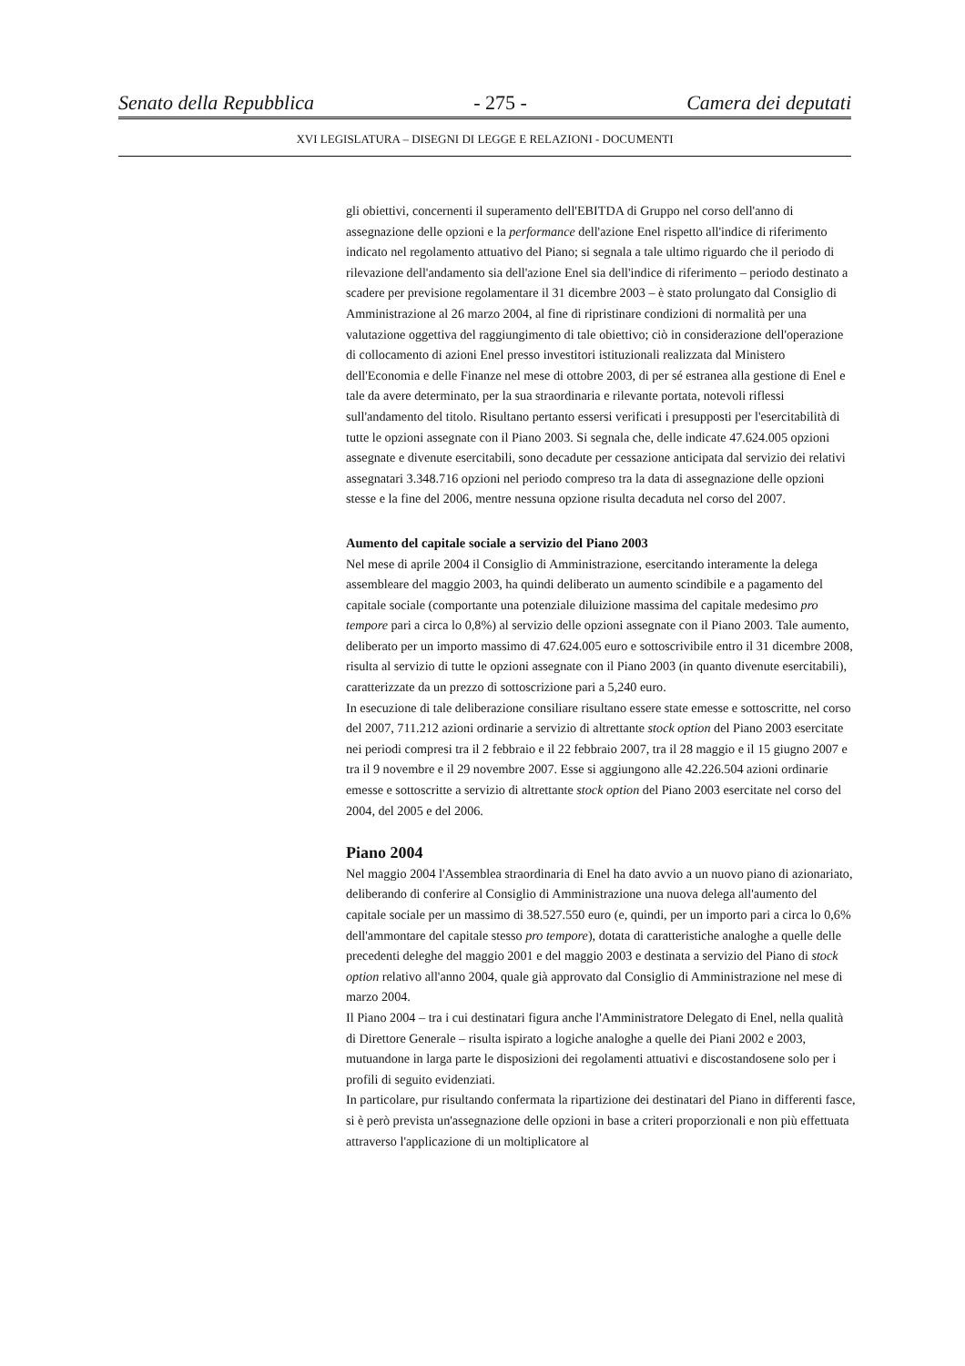Senato della Repubblica - 275 - Camera dei deputati
XVI LEGISLATURA – DISEGNI DI LEGGE E RELAZIONI - DOCUMENTI
gli obiettivi, concernenti il superamento dell'EBITDA di Gruppo nel corso dell'anno di assegnazione delle opzioni e la performance dell'azione Enel rispetto all'indice di riferimento indicato nel regolamento attuativo del Piano; si segnala a tale ultimo riguardo che il periodo di rilevazione dell'andamento sia dell'azione Enel sia dell'indice di riferimento – periodo destinato a scadere per previsione regolamentare il 31 dicembre 2003 – è stato prolungato dal Consiglio di Amministrazione al 26 marzo 2004, al fine di ripristinare condizioni di normalità per una valutazione oggettiva del raggiungimento di tale obiettivo; ciò in considerazione dell'operazione di collocamento di azioni Enel presso investitori istituzionali realizzata dal Ministero dell'Economia e delle Finanze nel mese di ottobre 2003, di per sé estranea alla gestione di Enel e tale da avere determinato, per la sua straordinaria e rilevante portata, notevoli riflessi sull'andamento del titolo. Risultano pertanto essersi verificati i presupposti per l'esercitabilità di tutte le opzioni assegnate con il Piano 2003. Si segnala che, delle indicate 47.624.005 opzioni assegnate e divenute esercitabili, sono decadute per cessazione anticipata dal servizio dei relativi assegnatari 3.348.716 opzioni nel periodo compreso tra la data di assegnazione delle opzioni stesse e la fine del 2006, mentre nessuna opzione risulta decaduta nel corso del 2007.
Aumento del capitale sociale a servizio del Piano 2003
Nel mese di aprile 2004 il Consiglio di Amministrazione, esercitando interamente la delega assembleare del maggio 2003, ha quindi deliberato un aumento scindibile e a pagamento del capitale sociale (comportante una potenziale diluizione massima del capitale medesimo pro tempore pari a circa lo 0,8%) al servizio delle opzioni assegnate con il Piano 2003. Tale aumento, deliberato per un importo massimo di 47.624.005 euro e sottoscrivibile entro il 31 dicembre 2008, risulta al servizio di tutte le opzioni assegnate con il Piano 2003 (in quanto divenute esercitabili), caratterizzate da un prezzo di sottoscrizione pari a 5,240 euro.
In esecuzione di tale deliberazione consiliare risultano essere state emesse e sottoscritte, nel corso del 2007, 711.212 azioni ordinarie a servizio di altrettante stock option del Piano 2003 esercitate nei periodi compresi tra il 2 febbraio e il 22 febbraio 2007, tra il 28 maggio e il 15 giugno 2007 e tra il 9 novembre e il 29 novembre 2007. Esse si aggiungono alle 42.226.504 azioni ordinarie emesse e sottoscritte a servizio di altrettante stock option del Piano 2003 esercitate nel corso del 2004, del 2005 e del 2006.
Piano 2004
Nel maggio 2004 l'Assemblea straordinaria di Enel ha dato avvio a un nuovo piano di azionariato, deliberando di conferire al Consiglio di Amministrazione una nuova delega all'aumento del capitale sociale per un massimo di 38.527.550 euro (e, quindi, per un importo pari a circa lo 0,6% dell'ammontare del capitale stesso pro tempore), dotata di caratteristiche analoghe a quelle delle precedenti deleghe del maggio 2001 e del maggio 2003 e destinata a servizio del Piano di stock option relativo all'anno 2004, quale già approvato dal Consiglio di Amministrazione nel mese di marzo 2004.
Il Piano 2004 – tra i cui destinatari figura anche l'Amministratore Delegato di Enel, nella qualità di Direttore Generale – risulta ispirato a logiche analoghe a quelle dei Piani 2002 e 2003, mutuandone in larga parte le disposizioni dei regolamenti attuativi e discostandosene solo per i profili di seguito evidenziati.
In particolare, pur risultando confermata la ripartizione dei destinatari del Piano in differenti fasce, si è però prevista un'assegnazione delle opzioni in base a criteri proporzionali e non più effettuata attraverso l'applicazione di un moltiplicatore al